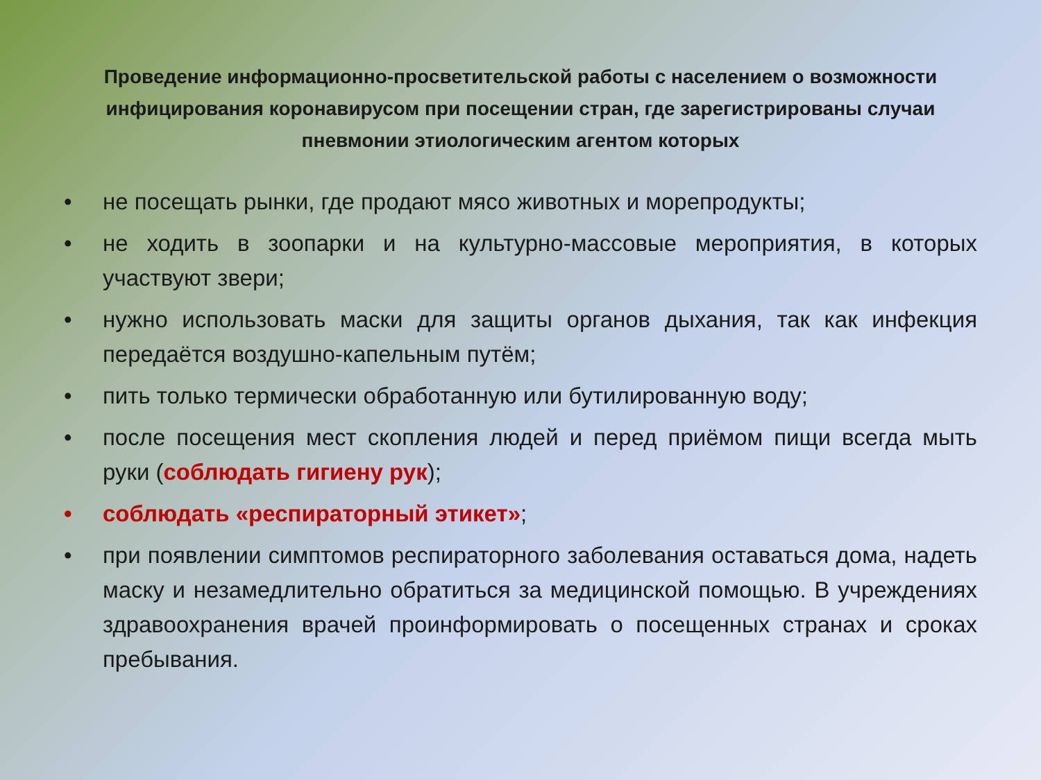Проведение информационно-просветительской работы с населением о возможности инфицирования коронавирусом при посещении стран, где зарегистрированы случаи пневмонии этиологическим агентом которых
• не посещать рынки, где продают мясо животных и морепродукты;
• не ходить в зоопарки и на культурно-массовые мероприятия, в которых участвуют звери;
• нужно использовать маски для защиты органов дыхания, так как инфекция передаётся воздушно-капельным путём;
• пить только термически обработанную или бутилированную воду;
• после посещения мест скопления людей и перед приёмом пищи всегда мыть руки (соблюдать гигиену рук);
• соблюдать «респираторный этикет»;
• при появлении симптомов респираторного заболевания оставаться дома, надеть маску и незамедлительно обратиться за медицинской помощью. В учреждениях здравоохранения врачей проинформировать о посещенных странах и сроках пребывания.